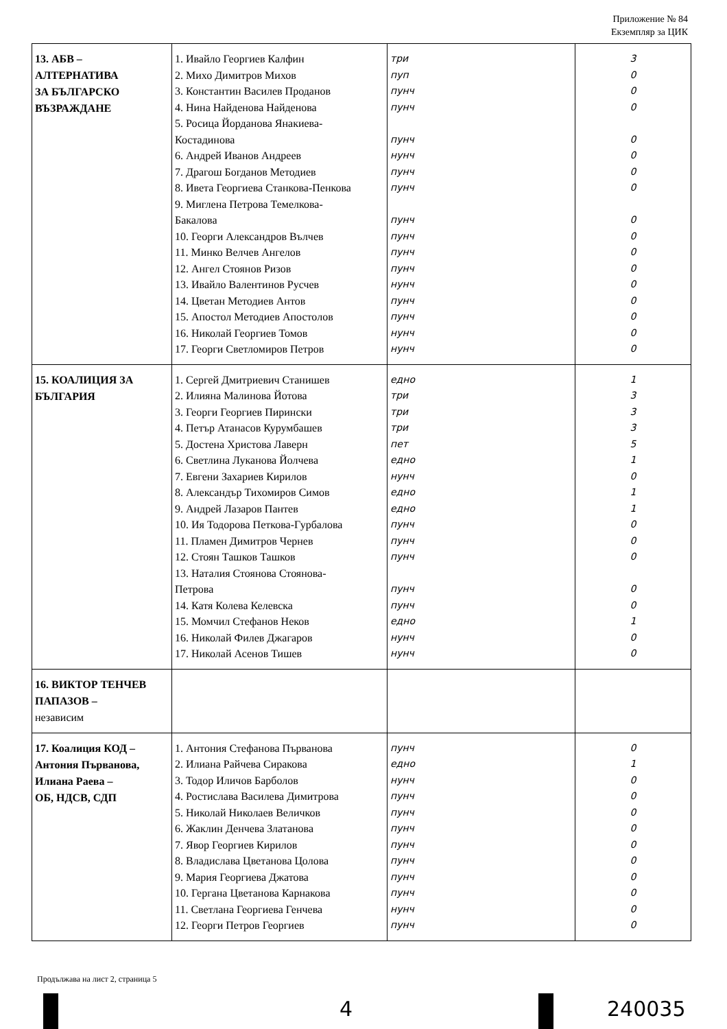Приложение № 84
Екземпляр за ЦИК
| 13. АБВ – АЛТЕРНАТИВА ЗА БЪЛГАРСКО ВЪЗРАЖДАНЕ | 1. Ивайло Георгиев Калфин 2. Михо Димитров Михов 3. Константин Василев Проданов 4. Нина Найденова Найденова 5. Росица Йорданова Янакиева- Костадинова 6. Андрей Иванов Андреев 7. Драгош Богданов Методиев 8. Ивета Георгиева Станкова-Пенкова 9. Миглена Петрова Темелкова- Бакалова 10. Георги Александров Вълчев 11. Минко Велчев Ангелов 12. Ангел Стоянов Ризов 13. Ивайло Валентинов Русчев 14. Цветан Методиев Антов 15. Апостол Методиев Апостолов 16. Николай Георгиев Томов 17. Георги Светломиров Петров | три пуп пунч пунч пунч нунч пунч пунч пунч пунч пунч пунч нунч пунч пунч нунч нунч | 3 0 0 0 0 0 0 0 0 0 0 0 0 0 0 0 0 |
| 15. КОАЛИЦИЯ ЗА БЪЛГАРИЯ | 1. Сергей Дмитриевич Станишев 2. Илияна Малинова Йотова 3. Георги Георгиев Пирински 4. Петър Атанасов Курумбашев 5. Достена Христова Лаверн 6. Светлина Луканова Йолчева 7. Евгени Захариев Кирилов 8. Александър Тихомиров Симов 9. Андрей Лазаров Пантев 10. Ия Тодорова Петкова-Гурбалова 11. Пламен Димитров Чернев 12. Стоян Ташков Ташков 13. Наталия Стоянова Стоянова- Петрова 14. Катя Колева Келевска 15. Момчил Стефанов Неков 16. Николай Филев Джагаров 17. Николай Асенов Тишев | едно три три три пет едно нунч едно едно пунч пунч пунч пунч пунч едно нунч нунч | 1 3 3 3 5 1 0 1 1 0 0 0 0 0 1 0 0 |
| 16. ВИКТОР ТЕНЧЕВ ПАПАЗОВ – независим | | | |
| 17. Коалиция КОД – Антония Първанова, Илиана Раева – ОБ, НДСВ, СДП | 1. Антония Стефанова Първанова 2. Илиана Райчева Сиракова 3. Тодор Иличов Барболов 4. Ростислава Василева Димитрова 5. Николай Николаев Величков 6. Жаклин Денчева Златанова 7. Явор Георгиев Кирилов 8. Владислава Цветанова Цолова 9. Мария Георгиева Джатова 10. Гергана Цветанова Карнакова 11. Светлана Георгиева Генчева 12. Георги Петров Георгиев | пунч едно нунч пунч пунч пунч пунч пунч пунч пунч нунч пунч | 0 1 0 0 0 0 0 0 0 0 0 0 |
Продължава на лист 2, страница 5
4 240035